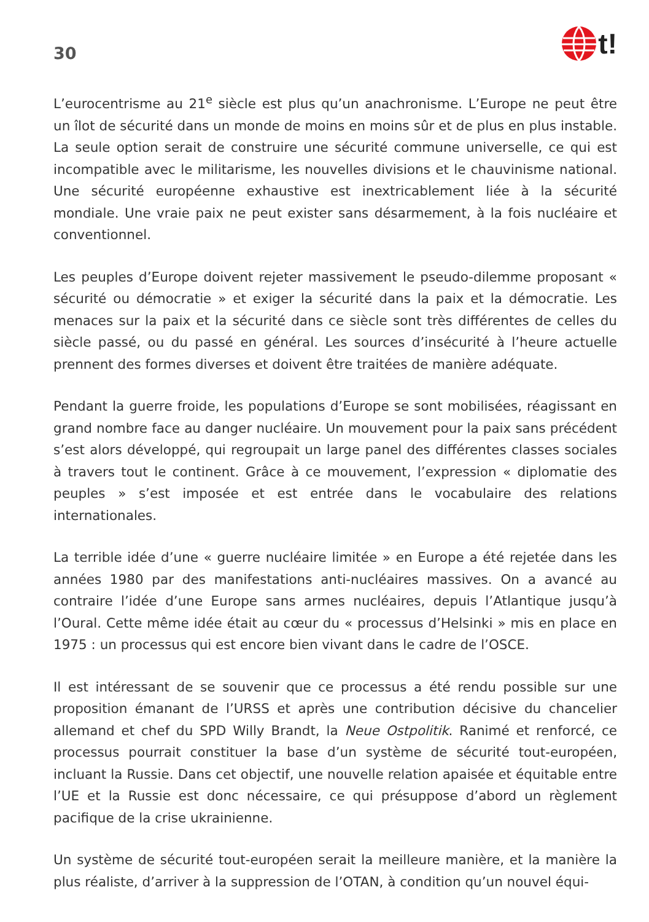30
t!
L’eurocentrisme au 21<sup>e</sup> siècle est plus qu’un anachronisme. L’Europe ne peut être un îlot de sécurité dans un monde de moins en moins sûr et de plus en plus instable. La seule option serait de construire une sécurité commune universelle, ce qui est incompatible avec le militarisme, les nouvelles divisions et le chauvinisme national. Une sécurité européenne exhaustive est inextricablement liée à la sécurité mondiale. Une vraie paix ne peut exister sans désarmement, à la fois nucléaire et conventionnel.
Les peuples d’Europe doivent rejeter massivement le pseudo-dilemme proposant « sécurité ou démocratie » et exiger la sécurité dans la paix et la démocratie. Les menaces sur la paix et la sécurité dans ce siècle sont très différentes de celles du siècle passé, ou du passé en général. Les sources d’insécurité à l’heure actuelle prennent des formes diverses et doivent être traitées de manière adéquate.
Pendant la guerre froide, les populations d’Europe se sont mobilisées, réagissant en grand nombre face au danger nucléaire. Un mouvement pour la paix sans précédent s’est alors développé, qui regroupait un large panel des différentes classes sociales à travers tout le continent. Grâce à ce mouvement, l’expression « diplomatie des peuples » s’est imposée et est entrée dans le vocabulaire des relations internationales.
La terrible idée d’une « guerre nucléaire limitée » en Europe a été rejetée dans les années 1980 par des manifestations anti-nucléaires massives. On a avancé au contraire l’idée d’une Europe sans armes nucléaires, depuis l’Atlantique jusqu’à l’Oural. Cette même idée était au cœur du « processus d’Helsinki » mis en place en 1975 : un processus qui est encore bien vivant dans le cadre de l’OSCE.
Il est intéressant de se souvenir que ce processus a été rendu possible sur une proposition émanant de l’URSS et après une contribution décisive du chancelier allemand et chef du SPD Willy Brandt, la Neue Ostpolitik. Ranimé et renforcé, ce processus pourrait constituer la base d’un système de sécurité tout-européen, incluant la Russie. Dans cet objectif, une nouvelle relation apaisée et équitable entre l’UE et la Russie est donc nécessaire, ce qui présuppose d’abord un règlement pacifique de la crise ukrainienne.
Un système de sécurité tout-européen serait la meilleure manière, et la manière la plus réaliste, d’arriver à la suppression de l’OTAN, à condition qu’un nouvel équi-